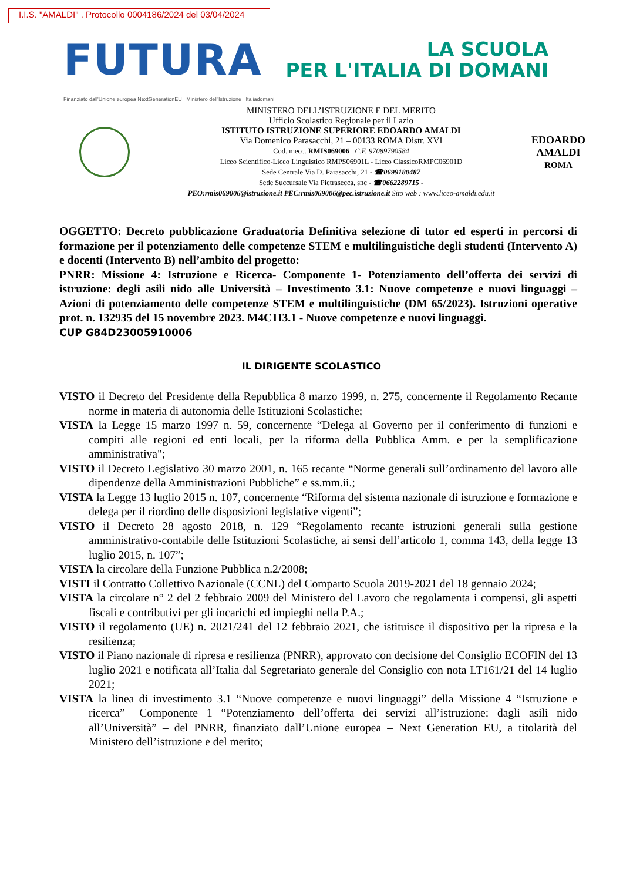I.I.S. "AMALDI" . Protocollo 0004186/2024 del 03/04/2024
FUTURA
LA SCUOLA
PER L'ITALIA DI DOMANI
Finanziato dall'Unione europea NextGenerationEU Ministero dell'Istruzione Italiadomani
MINISTERO DELL’ISTRUZIONE E DEL MERITO
Ufficio Scolastico Regionale per il Lazio
ISTITUTO ISTRUZIONE SUPERIORE EDOARDO AMALDI
Via Domenico Parasacchi, 21 – 00133 ROMA Distr. XVI
Cod. mecc. RMIS069006 C.F. 97089790584
Liceo Scientifico-Liceo Linguistico RMPS06901L - Liceo ClassicoRMPC06901D
Sede Centrale Via D. Parasacchi, 21 - ☎0699180487
Sede Succursale Via Pietrasecca, snc - ☎0662289715 -
PEO:rmis069006@istruzione.it PEC:rmis069006@pec.istruzione.it Sito web : www.liceo-amaldi.edu.it
EDOARDO
AMALDI
ROMA
OGGETTO: Decreto pubblicazione Graduatoria Definitiva selezione di tutor ed esperti in percorsi di formazione per il potenziamento delle competenze STEM e multilinguistiche degli studenti (Intervento A) e docenti (Intervento B) nell’ambito del progetto:
PNRR: Missione 4: Istruzione e Ricerca- Componente 1- Potenziamento dell’offerta dei servizi di istruzione: degli asili nido alle Università – Investimento 3.1: Nuove competenze e nuovi linguaggi – Azioni di potenziamento delle competenze STEM e multilinguistiche (DM 65/2023). Istruzioni operative prot. n. 132935 del 15 novembre 2023. M4C1I3.1 - Nuove competenze e nuovi linguaggi.
CUP G84D23005910006
IL DIRIGENTE SCOLASTICO
VISTO il Decreto del Presidente della Repubblica 8 marzo 1999, n. 275, concernente il Regolamento Recante norme in materia di autonomia delle Istituzioni Scolastiche;
VISTA la Legge 15 marzo 1997 n. 59, concernente “Delega al Governo per il conferimento di funzioni e compiti alle regioni ed enti locali, per la riforma della Pubblica Amm. e per la semplificazione amministrativa";
VISTO il Decreto Legislativo 30 marzo 2001, n. 165 recante “Norme generali sull’ordinamento del lavoro alle dipendenze della Amministrazioni Pubbliche” e ss.mm.ii.;
VISTA la Legge 13 luglio 2015 n. 107, concernente “Riforma del sistema nazionale di istruzione e formazione e delega per il riordino delle disposizioni legislative vigenti”;
VISTO il Decreto 28 agosto 2018, n. 129 “Regolamento recante istruzioni generali sulla gestione amministrativo-contabile delle Istituzioni Scolastiche, ai sensi dell’articolo 1, comma 143, della legge 13 luglio 2015, n. 107”;
VISTA la circolare della Funzione Pubblica n.2/2008;
VISTI il Contratto Collettivo Nazionale (CCNL) del Comparto Scuola 2019-2021 del 18 gennaio 2024;
VISTA la circolare n° 2 del 2 febbraio 2009 del Ministero del Lavoro che regolamenta i compensi, gli aspetti fiscali e contributivi per gli incarichi ed impieghi nella P.A.;
VISTO il regolamento (UE) n. 2021/241 del 12 febbraio 2021, che istituisce il dispositivo per la ripresa e la resilienza;
VISTO il Piano nazionale di ripresa e resilienza (PNRR), approvato con decisione del Consiglio ECOFIN del 13 luglio 2021 e notificata all’Italia dal Segretariato generale del Consiglio con nota LT161/21 del 14 luglio 2021;
VISTA la linea di investimento 3.1 “Nuove competenze e nuovi linguaggi” della Missione 4 “Istruzione e ricerca”– Componente 1 “Potenziamento dell’offerta dei servizi all’istruzione: dagli asili nido all’Università” – del PNRR, finanziato dall’Unione europea – Next Generation EU, a titolarità del Ministero dell’istruzione e del merito;